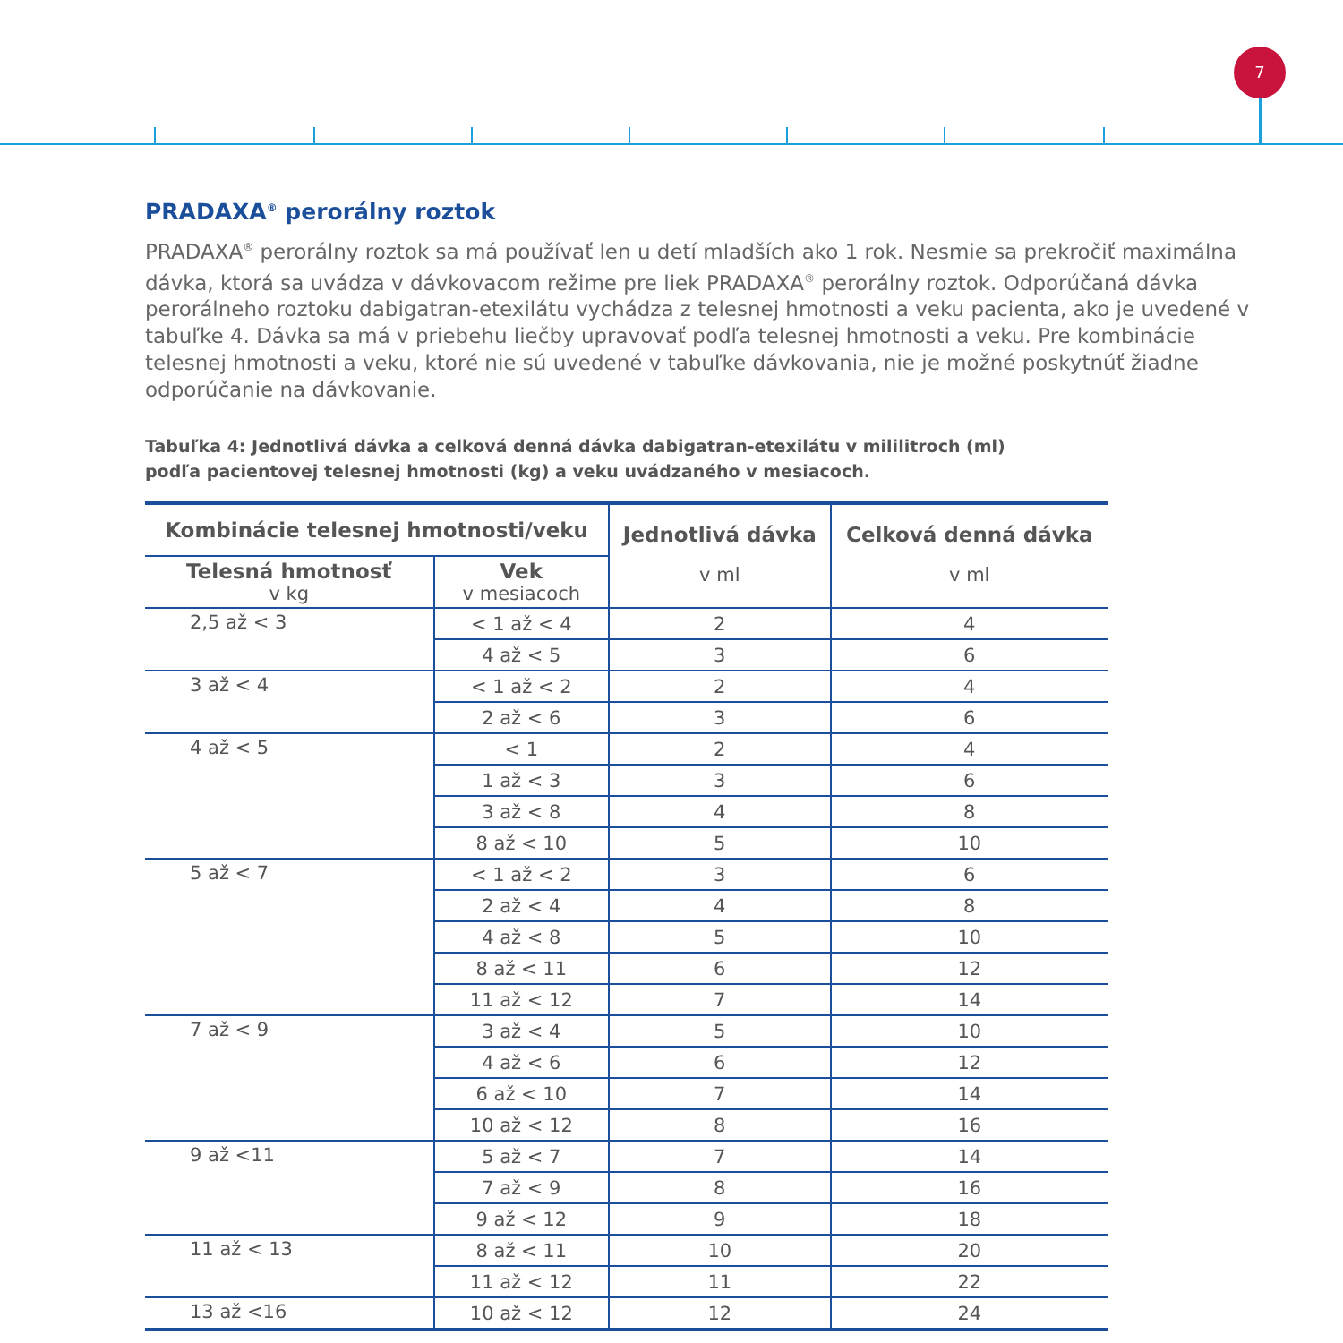7
PRADAXA<sup>®</sup> perorálny roztok
PRADAXA<sup>®</sup> perorálny roztok sa má používať len u detí mladších ako 1 rok. Nesmie sa prekročiť maximálna dávka, ktorá sa uvádza v dávkovacom režime pre liek PRADAXA<sup>®</sup> perorálny roztok. Odporúčaná dávka perorálneho roztoku dabigatran-etexilátu vychádza z telesnej hmotnosti a veku pacienta, ako je uvedené v tabuľke 4. Dávka sa má v priebehu liečby upravovať podľa telesnej hmotnosti a veku. Pre kombinácie telesnej hmotnosti a veku, ktoré nie sú uvedené v tabuľke dávkovania, nie je možné poskytnúť žiadne odporúčanie na dávkovanie.
Tabuľka 4: Jednotlivá dávka a celková denná dávka dabigatran-etexilátu v mililitroch (ml)
podľa pacientovej telesnej hmotnosti (kg) a veku uvádzaného v mesiacoch.
| Kombinácie telesnej hmotnosti/veku | | Jednotlivá dávka v ml | Celková denná dávka v ml |
| --- | --- | --- | --- |
| Telesná hmotnosť v kg | Vek v mesiacoch | | |
| 2,5 až < 3 | < 1 až < 4 | 2 | 4 |
| | 4 až < 5 | 3 | 6 |
| 3 až < 4 | < 1 až < 2 | 2 | 4 |
| | 2 až < 6 | 3 | 6 |
| 4 až < 5 | < 1 | 2 | 4 |
| | 1 až < 3 | 3 | 6 |
| | 3 až < 8 | 4 | 8 |
| | 8 až < 10 | 5 | 10 |
| 5 až < 7 | < 1 až < 2 | 3 | 6 |
| | 2 až < 4 | 4 | 8 |
| | 4 až < 8 | 5 | 10 |
| | 8 až < 11 | 6 | 12 |
| | 11 až < 12 | 7 | 14 |
| 7 až < 9 | 3 až < 4 | 5 | 10 |
| | 4 až < 6 | 6 | 12 |
| | 6 až < 10 | 7 | 14 |
| | 10 až < 12 | 8 | 16 |
| 9 až <11 | 5 až < 7 | 7 | 14 |
| | 7 až < 9 | 8 | 16 |
| | 9 až < 12 | 9 | 18 |
| 11 až < 13 | 8 až < 11 | 10 | 20 |
| | 11 až < 12 | 11 | 22 |
| 13 až <16 | 10 až < 12 | 12 | 24 |